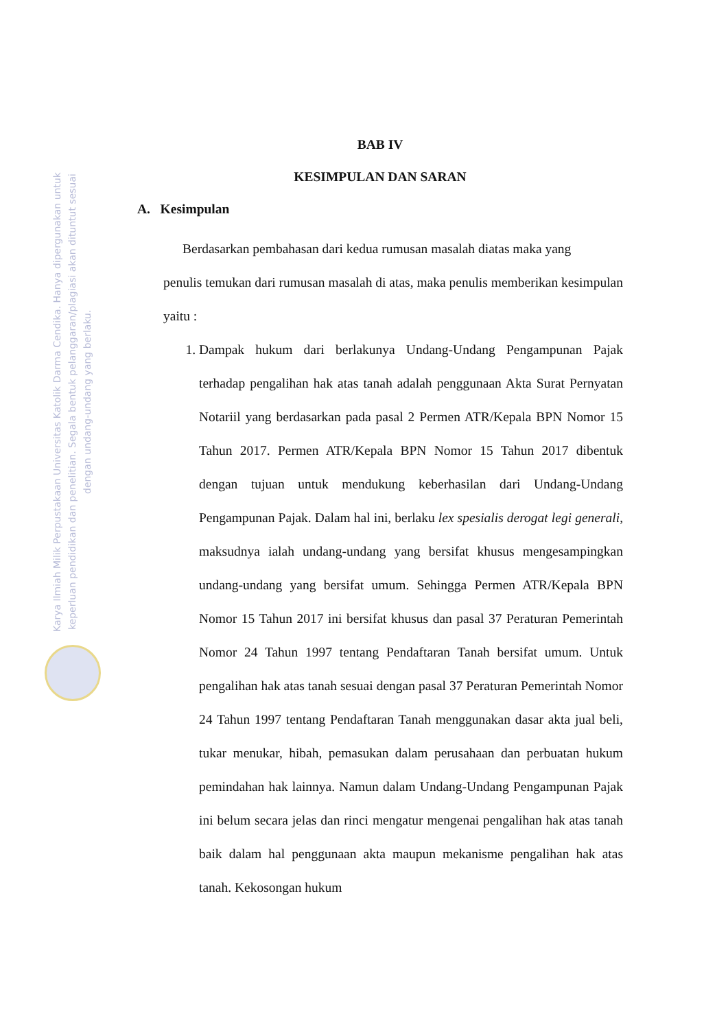Karya Ilmiah Milik Perpustakaan Universitas Katolik Darma Cendika. Hanya dipergunakan untuk keperluan pendidikan dan penelitian. Segala bentuk pelanggaran/plagiasi akan dituntut sesuai dengan undang-undang yang berlaku.
BAB IV
KESIMPULAN DAN SARAN
A. Kesimpulan
Berdasarkan pembahasan dari kedua rumusan masalah diatas maka yang
penulis temukan dari rumusan masalah di atas, maka penulis memberikan kesimpulan yaitu :
1. Dampak hukum dari berlakunya Undang-Undang Pengampunan Pajak terhadap pengalihan hak atas tanah adalah penggunaan Akta Surat Pernyatan Notariil yang berdasarkan pada pasal 2 Permen ATR/Kepala BPN Nomor 15 Tahun 2017. Permen ATR/Kepala BPN Nomor 15 Tahun 2017 dibentuk dengan tujuan untuk mendukung keberhasilan dari Undang-Undang Pengampunan Pajak. Dalam hal ini, berlaku lex spesialis derogat legi generali, maksudnya ialah undang-undang yang bersifat khusus mengesampingkan undang-undang yang bersifat umum. Sehingga Permen ATR/Kepala BPN Nomor 15 Tahun 2017 ini bersifat khusus dan pasal 37 Peraturan Pemerintah Nomor 24 Tahun 1997 tentang Pendaftaran Tanah bersifat umum. Untuk pengalihan hak atas tanah sesuai dengan pasal 37 Peraturan Pemerintah Nomor 24 Tahun 1997 tentang Pendaftaran Tanah menggunakan dasar akta jual beli, tukar menukar, hibah, pemasukan dalam perusahaan dan perbuatan hukum pemindahan hak lainnya. Namun dalam Undang-Undang Pengampunan Pajak ini belum secara jelas dan rinci mengatur mengenai pengalihan hak atas tanah baik dalam hal penggunaan akta maupun mekanisme pengalihan hak atas tanah. Kekosongan hukum